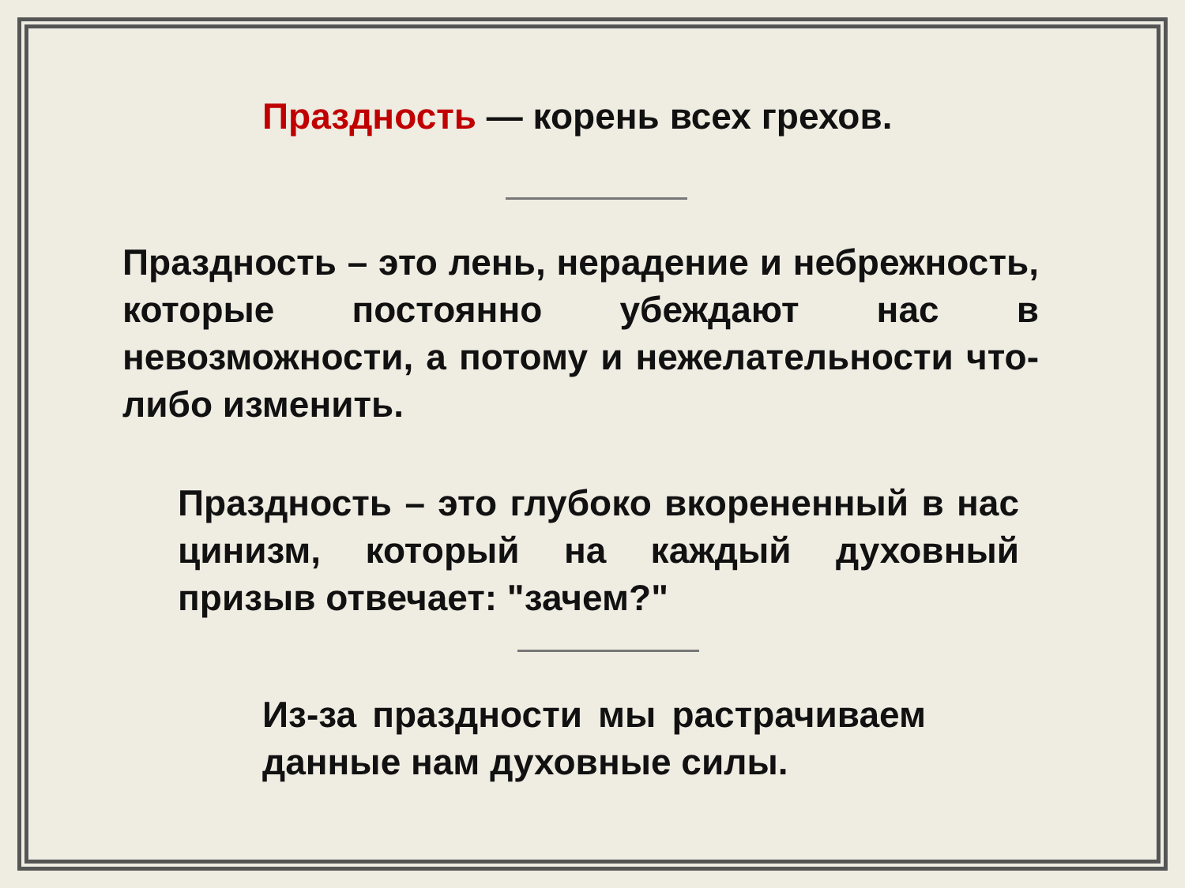Праздность — корень всех грехов.
Праздность – это лень, нерадение и небрежность, которые постоянно убеждают нас в невозможности, а потому и нежелательности что-либо изменить.
Праздность – это глубоко вкорененный в нас цинизм, который на каждый духовный призыв отвечает: "зачем?"
Из-за праздности мы растрачиваем данные нам духовные силы.